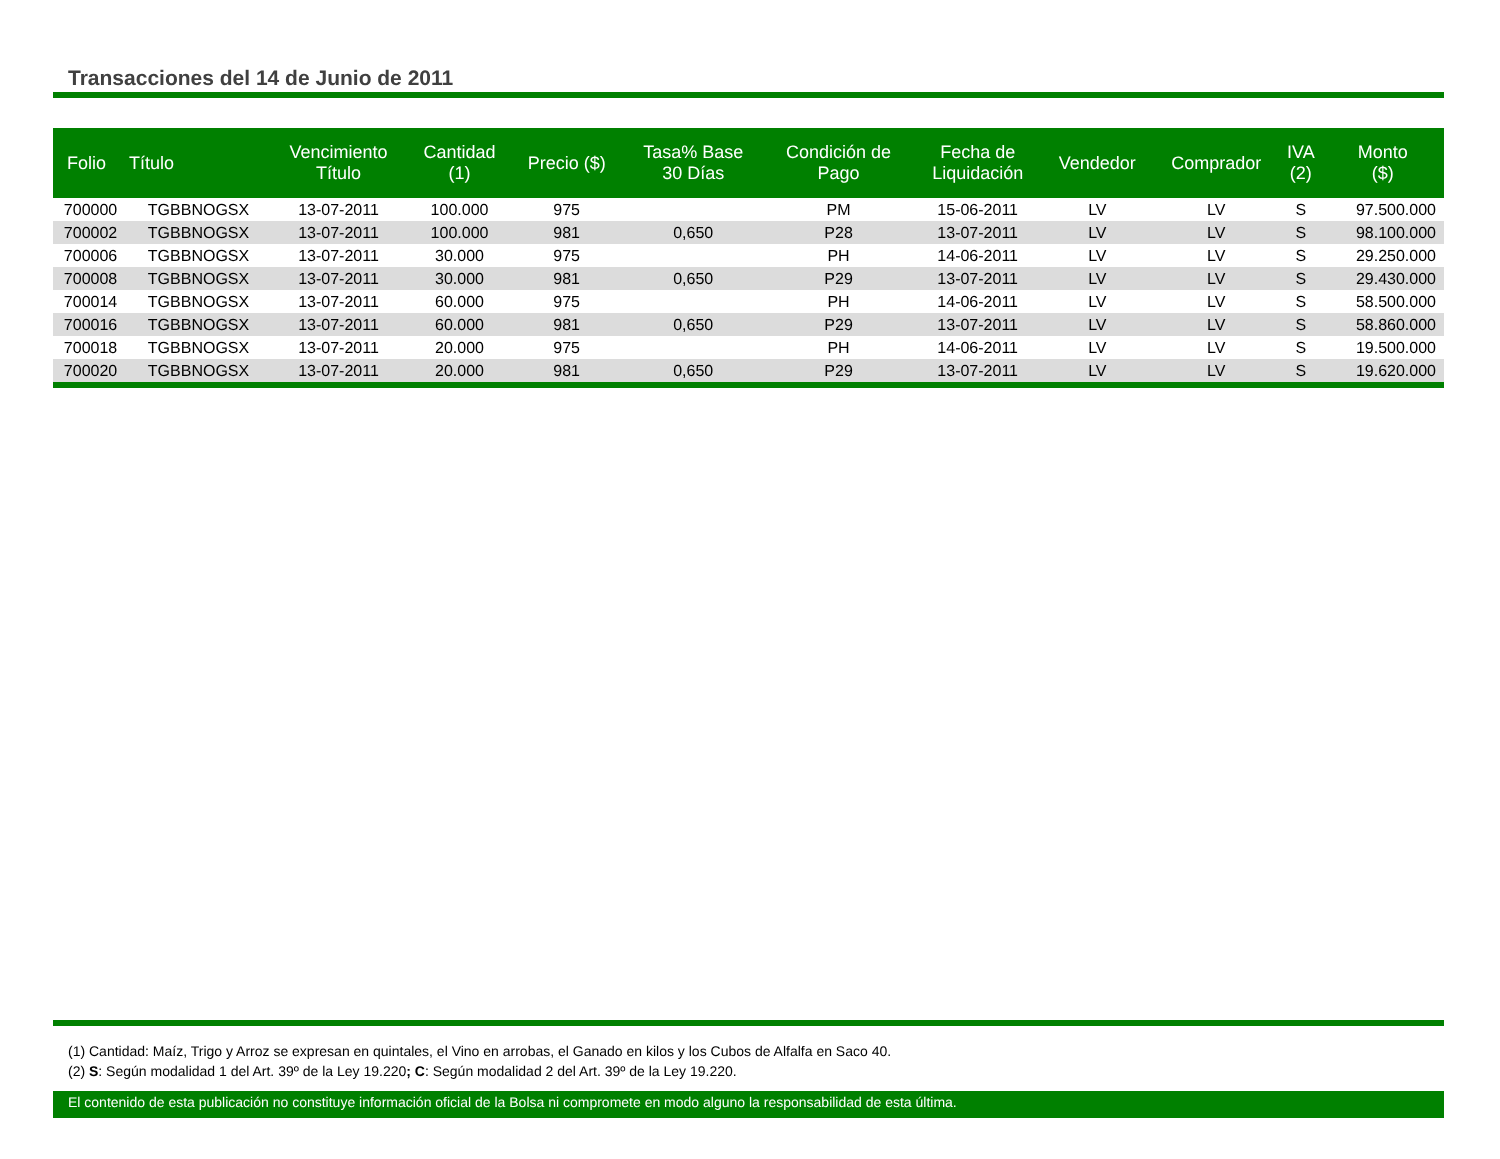Transacciones del 14 de Junio de 2011
| Folio | Título | Vencimiento Título | Cantidad (1) | Precio ($) | Tasa% Base 30 Días | Condición de Pago | Fecha de Liquidación | Vendedor | Comprador | IVA (2) | Monto ($) |
| --- | --- | --- | --- | --- | --- | --- | --- | --- | --- | --- | --- |
| 700000 | TGBBNOGSX | 13-07-2011 | 100.000 | 975 | | PM | 15-06-2011 | LV | LV | S | 97.500.000 |
| 700002 | TGBBNOGSX | 13-07-2011 | 100.000 | 981 | 0,650 | P28 | 13-07-2011 | LV | LV | S | 98.100.000 |
| 700006 | TGBBNOGSX | 13-07-2011 | 30.000 | 975 | | PH | 14-06-2011 | LV | LV | S | 29.250.000 |
| 700008 | TGBBNOGSX | 13-07-2011 | 30.000 | 981 | 0,650 | P29 | 13-07-2011 | LV | LV | S | 29.430.000 |
| 700014 | TGBBNOGSX | 13-07-2011 | 60.000 | 975 | | PH | 14-06-2011 | LV | LV | S | 58.500.000 |
| 700016 | TGBBNOGSX | 13-07-2011 | 60.000 | 981 | 0,650 | P29 | 13-07-2011 | LV | LV | S | 58.860.000 |
| 700018 | TGBBNOGSX | 13-07-2011 | 20.000 | 975 | | PH | 14-06-2011 | LV | LV | S | 19.500.000 |
| 700020 | TGBBNOGSX | 13-07-2011 | 20.000 | 981 | 0,650 | P29 | 13-07-2011 | LV | LV | S | 19.620.000 |
(1) Cantidad: Maíz, Trigo y Arroz se expresan en quintales, el Vino en arrobas, el Ganado en kilos y los Cubos de Alfalfa en Saco 40.
(2) S: Según modalidad 1 del Art. 39º de la Ley 19.220; C: Según modalidad 2 del Art. 39º de la Ley 19.220.
El contenido de esta publicación no constituye información oficial de la Bolsa ni compromete en modo alguno la responsabilidad de esta última.